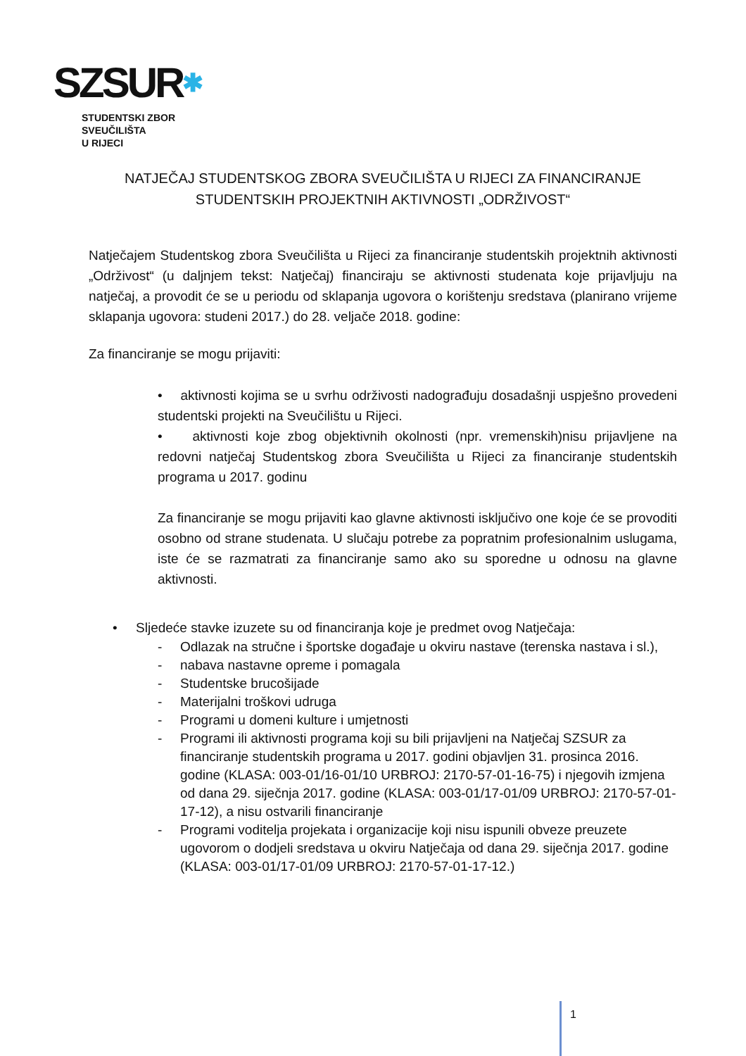SZSUR✱
STUDENTSKI ZBOR
SVEUČILIŠTA
U RIJECI
NATJEČAJ STUDENTSKOG ZBORA SVEUČILIŠTA U RIJECI ZA FINANCIRANJE STUDENTSKIH PROJEKTNIH AKTIVNOSTI „ODRŽIVOST“
Natječajem Studentskog zbora Sveučilišta u Rijeci za financiranje studentskih projektnih aktivnosti „Održivost“ (u daljnjem tekst: Natječaj) financiraju se aktivnosti studenata koje prijavljuju na natječaj, a provodit će se u periodu od sklapanja ugovora o korištenju sredstava (planirano vrijeme sklapanja ugovora: studeni 2017.) do 28. veljače 2018. godine:
Za financiranje se mogu prijaviti:
• aktivnosti kojima se u svrhu održivosti nadograđuju dosadašnji uspješno provedeni studentski projekti na Sveučilištu u Rijeci.
• aktivnosti koje zbog objektivnih okolnosti (npr. vremenskih)nisu prijavljene na redovni natječaj Studentskog zbora Sveučilišta u Rijeci za financiranje studentskih programa u 2017. godinu
Za financiranje se mogu prijaviti kao glavne aktivnosti isključivo one koje će se provoditi osobno od strane studenata. U slučaju potrebe za popratnim profesionalnim uslugama, iste će se razmatrati za financiranje samo ako su sporedne u odnosu na glavne aktivnosti.
• Sljedeće stavke izuzete su od financiranja koje je predmet ovog Natječaja:
- Odlazak na stručne i športske događaje u okviru nastave (terenska nastava i sl.),
- nabava nastavne opreme i pomagala
- Studentske brucošijade
- Materijalni troškovi udruga
- Programi u domeni kulture i umjetnosti
- Programi ili aktivnosti programa koji su bili prijavljeni na Natječaj SZSUR za financiranje studentskih programa u 2017. godini objavljen 31. prosinca 2016. godine (KLASA: 003-01/16-01/10 URBROJ: 2170-57-01-16-75) i njegovih izmjena od dana 29. siječnja 2017. godine (KLASA: 003-01/17-01/09 URBROJ: 2170-57-01-17-12), a nisu ostvarili financiranje
- Programi voditelja projekata i organizacije koji nisu ispunili obveze preuzete ugovorom o dodjeli sredstava u okviru Natječaja od dana 29. siječnja 2017. godine (KLASA: 003-01/17-01/09 URBROJ: 2170-57-01-17-12.)
1